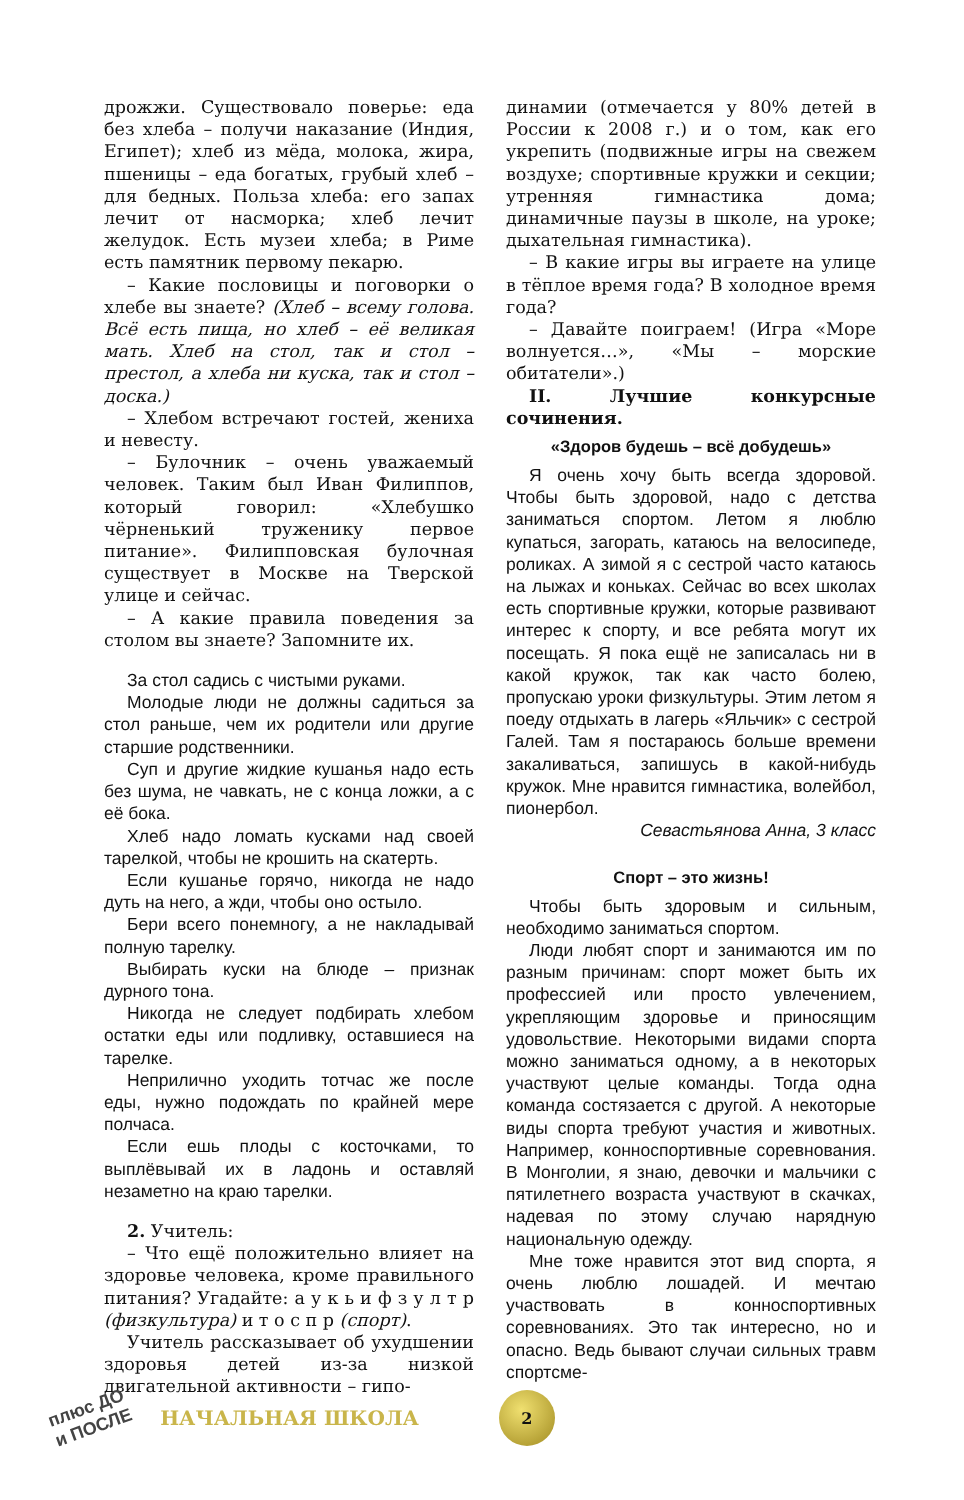дрожжи. Существовало поверье: еда без хлеба – получи наказание (Индия, Египет); хлеб из мёда, молока, жира, пшеницы – еда богатых, грубый хлеб – для бедных. Польза хлеба: его запах лечит от насморка; хлеб лечит желудок. Есть музеи хлеба; в Риме есть памятник первому пекарю.
– Какие пословицы и поговорки о хлебе вы знаете? (Хлеб – всему голова. Всё есть пища, но хлеб – её великая мать. Хлеб на стол, так и стол – престол, а хлеба ни куска, так и стол – доска.)
– Хлебом встречают гостей, жениха и невесту.
– Булочник – очень уважаемый человек. Таким был Иван Филиппов, который говорил: «Хлебушко чёрненький труженику первое питание». Филипповская булочная существует в Москве на Тверской улице и сейчас.
– А какие правила поведения за столом вы знаете? Запомните их.
За стол садись с чистыми руками.
Молодые люди не должны садиться за стол раньше, чем их родители или другие старшие родственники.
Суп и другие жидкие кушанья надо есть без шума, не чавкать, не с конца ложки, а с её бока.
Хлеб надо ломать кусками над своей тарелкой, чтобы не крошить на скатерть.
Если кушанье горячо, никогда не надо дуть на него, а жди, чтобы оно остыло.
Бери всего понемногу, а не накладывай полную тарелку.
Выбирать куски на блюде – признак дурного тона.
Никогда не следует подбирать хлебом остатки еды или подливку, оставшиеся на тарелке.
Неприлично уходить тотчас же после еды, нужно подождать по крайней мере полчаса.
Если ешь плоды с косточками, то выплёвывай их в ладонь и оставляй незаметно на краю тарелки.
2. Учитель:
– Что ещё положительно влияет на здоровье человека, кроме правильного питания? Угадайте: а у к ь и ф з у л т р (физкультура) и т о с п р (спорт).
Учитель рассказывает об ухудшении здоровья детей из-за низкой двигательной активности – гипо-
динамии (отмечается у 80% детей в России к 2008 г.) и о том, как его укрепить (подвижные игры на свежем воздухе; спортивные кружки и секции; утренняя гимнастика дома; динамичные паузы в школе, на уроке; дыхательная гимнастика).
– В какие игры вы играете на улице в тёплое время года? В холодное время года?
– Давайте поиграем! (Игра «Море волнуется…», «Мы – морские обитатели».)
II. Лучшие конкурсные сочинения.
«Здоров будешь – всё добудешь»
Я очень хочу быть всегда здоровой. Чтобы быть здоровой, надо с детства заниматься спортом. Летом я люблю купаться, загорать, катаюсь на велосипеде, роликах. А зимой я с сестрой часто катаюсь на лыжах и коньках. Сейчас во всех школах есть спортивные кружки, которые развивают интерес к спорту, и все ребята могут их посещать. Я пока ещё не записалась ни в какой кружок, так как часто болею, пропускаю уроки физкультуры. Этим летом я поеду отдыхать в лагерь «Яльчик» с сестрой Галей. Там я постараюсь больше времени закаливаться, запишусь в какой-нибудь кружок. Мне нравится гимнастика, волейбол, пионербол.
Севастьянова Анна, 3 класс
Спорт – это жизнь!
Чтобы быть здоровым и сильным, необходимо заниматься спортом.
Люди любят спорт и занимаются им по разным причинам: спорт может быть их профессией или просто увлечением, укрепляющим здоровье и приносящим удовольствие. Некоторыми видами спорта можно заниматься одному, а в некоторых участвуют целые команды. Тогда одна команда состязается с другой. А некоторые виды спорта требуют участия и животных. Например, конноспортивные соревнования. В Монголии, я знаю, девочки и мальчики с пятилетнего возраста участвуют в скачках, надевая по этому случаю нарядную национальную одежду.
Мне тоже нравится этот вид спорта, я очень люблю лошадей. И мечтаю участвовать в конноспортивных соревнованиях. Это так интересно, но и опасно. Ведь бывают случаи сильных травм спортсме-
плюс ДО
и ПОСЛЕ
НАЧАЛЬНАЯ ШКОЛА
2